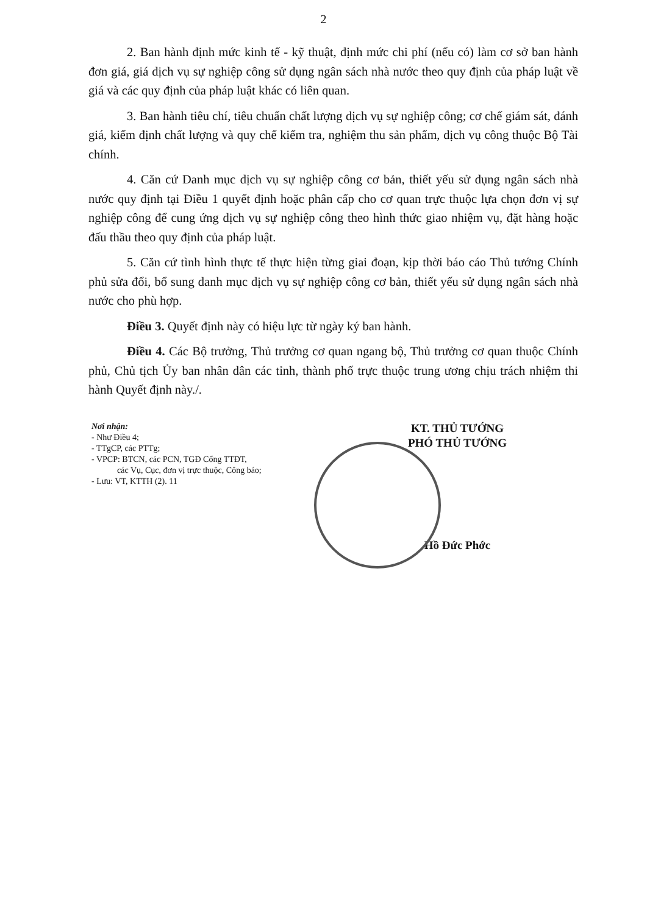2
2. Ban hành định mức kinh tế - kỹ thuật, định mức chi phí (nếu có) làm cơ sở ban hành đơn giá, giá dịch vụ sự nghiệp công sử dụng ngân sách nhà nước theo quy định của pháp luật về giá và các quy định của pháp luật khác có liên quan.
3. Ban hành tiêu chí, tiêu chuẩn chất lượng dịch vụ sự nghiệp công; cơ chế giám sát, đánh giá, kiểm định chất lượng và quy chế kiểm tra, nghiệm thu sản phẩm, dịch vụ công thuộc Bộ Tài chính.
4. Căn cứ Danh mục dịch vụ sự nghiệp công cơ bản, thiết yếu sử dụng ngân sách nhà nước quy định tại Điều 1 quyết định hoặc phân cấp cho cơ quan trực thuộc lựa chọn đơn vị sự nghiệp công để cung ứng dịch vụ sự nghiệp công theo hình thức giao nhiệm vụ, đặt hàng hoặc đấu thầu theo quy định của pháp luật.
5. Căn cứ tình hình thực tế thực hiện từng giai đoạn, kịp thời báo cáo Thủ tướng Chính phủ sửa đổi, bổ sung danh mục dịch vụ sự nghiệp công cơ bản, thiết yếu sử dụng ngân sách nhà nước cho phù hợp.
Điều 3. Quyết định này có hiệu lực từ ngày ký ban hành.
Điều 4. Các Bộ trưởng, Thủ trưởng cơ quan ngang bộ, Thủ trưởng cơ quan thuộc Chính phủ, Chủ tịch Ủy ban nhân dân các tỉnh, thành phố trực thuộc trung ương chịu trách nhiệm thi hành Quyết định này./.
Nơi nhận:
- Như Điều 4;
- TTgCP, các PTTg;
- VPCP: BTCN, các PCN, TGĐ Cổng TTĐT,
các Vụ, Cục, đơn vị trực thuộc, Công báo;
- Lưu: VT, KTTH (2). 11
KT. THỦ TƯỚNG
PHÓ THỦ TƯỚNG
Hồ Đức Phớc